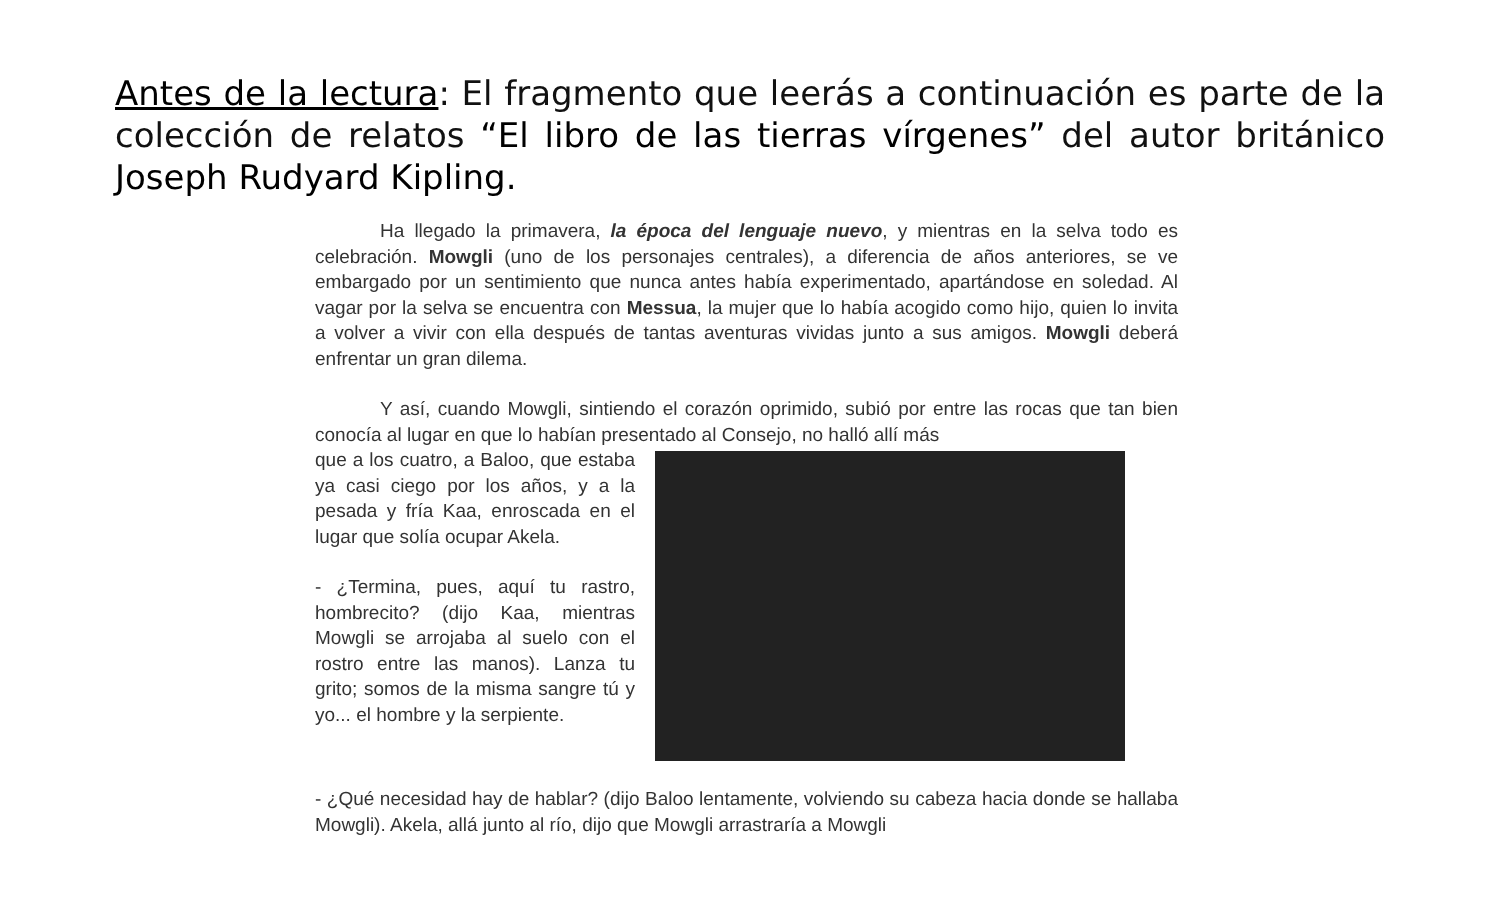Antes de la lectura: El fragmento que leerás a continuación es parte de la colección de relatos “El libro de las tierras vírgenes” del autor británico Joseph Rudyard Kipling.
Ha llegado la primavera, la época del lenguaje nuevo, y mientras en la selva todo es celebración. Mowgli (uno de los personajes centrales), a diferencia de años anteriores, se ve embargado por un sentimiento que nunca antes había experimentado, apartándose en soledad. Al vagar por la selva se encuentra con Messua, la mujer que lo había acogido como hijo, quien lo invita a volver a vivir con ella después de tantas aventuras vividas junto a sus amigos. Mowgli deberá enfrentar un gran dilema.
Y así, cuando Mowgli, sintiendo el corazón oprimido, subió por entre las rocas que tan bien conocía al lugar en que lo habían presentado al Consejo, no halló allí más
que a los cuatro, a Baloo, que estaba ya casi ciego por los años, y a la pesada y fría Kaa, enroscada en el lugar que solía ocupar Akela.
- ¿Termina, pues, aquí tu rastro, hombrecito? (dijo Kaa, mientras Mowgli se arrojaba al suelo con el rostro entre las manos). Lanza tu grito; somos de la misma sangre tú y yo... el hombre y la serpiente.
- ¿Qué necesidad hay de hablar? (dijo Baloo lentamente, volviendo su cabeza hacia donde se hallaba Mowgli). Akela, allá junto al río, dijo que Mowgli arrastraría a Mowgli